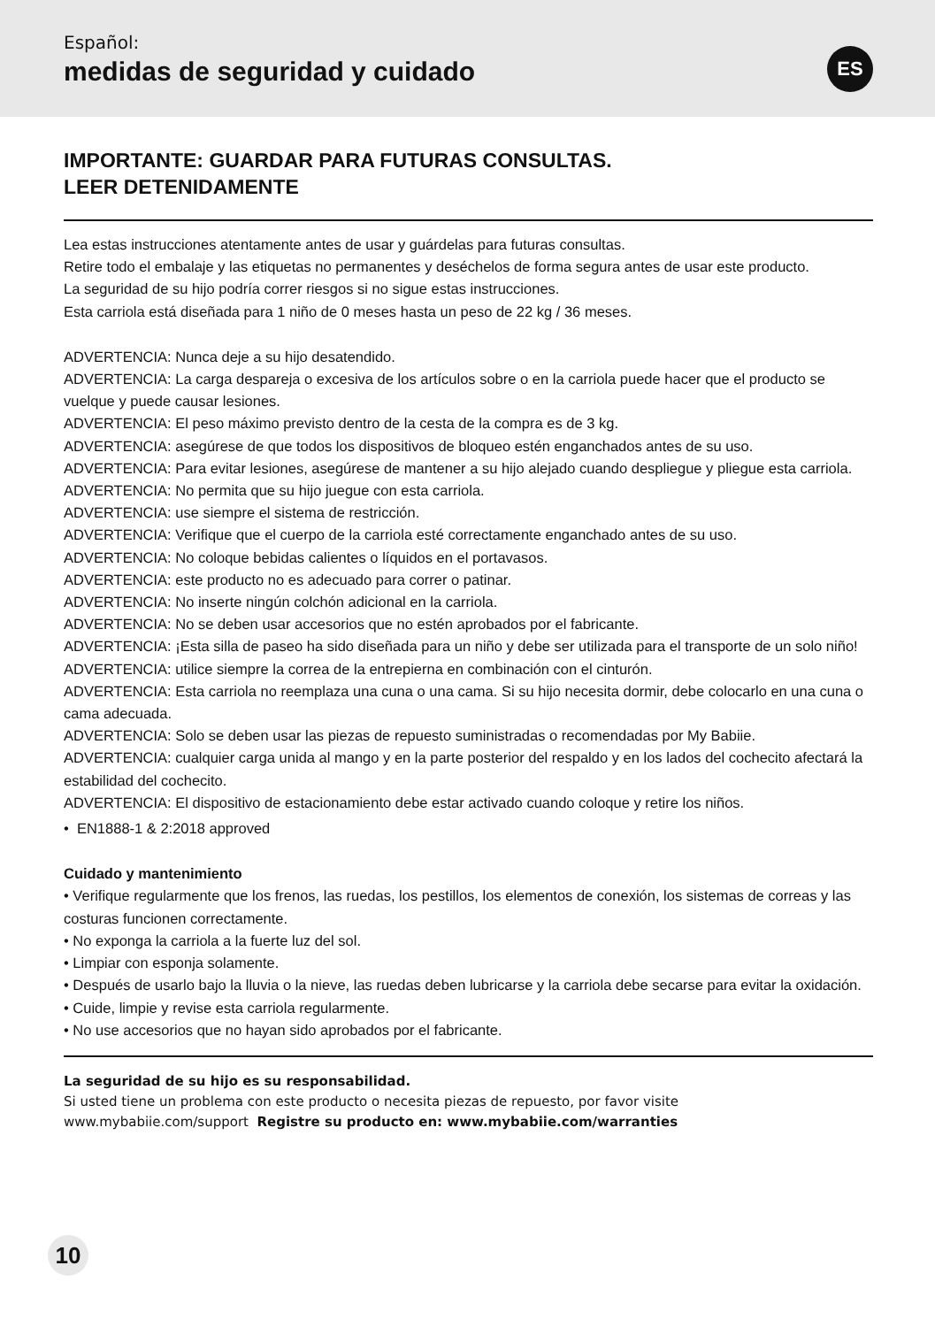Español:
medidas de seguridad y cuidado
ES
IMPORTANTE: GUARDAR PARA FUTURAS CONSULTAS.
LEER DETENIDAMENTE
Lea estas instrucciones atentamente antes de usar y guárdelas para futuras consultas.
Retire todo el embalaje y las etiquetas no permanentes y deséchelos de forma segura antes de usar este producto.
La seguridad de su hijo podría correr riesgos si no sigue estas instrucciones.
Esta carriola está diseñada para 1 niño de 0 meses hasta un peso de 22 kg / 36 meses.
ADVERTENCIA: Nunca deje a su hijo desatendido.
ADVERTENCIA: La carga despareja o excesiva de los artículos sobre o en la carriola puede hacer que el producto se vuelque y puede causar lesiones.
ADVERTENCIA: El peso máximo previsto dentro de la cesta de la compra es de 3 kg.
ADVERTENCIA: asegúrese de que todos los dispositivos de bloqueo estén enganchados antes de su uso.
ADVERTENCIA: Para evitar lesiones, asegúrese de mantener a su hijo alejado cuando despliegue y pliegue esta carriola.
ADVERTENCIA: No permita que su hijo juegue con esta carriola.
ADVERTENCIA: use siempre el sistema de restricción.
ADVERTENCIA: Verifique que el cuerpo de la carriola esté correctamente enganchado antes de su uso.
ADVERTENCIA: No coloque bebidas calientes o líquidos en el portavasos.
ADVERTENCIA: este producto no es adecuado para correr o patinar.
ADVERTENCIA: No inserte ningún colchón adicional en la carriola.
ADVERTENCIA: No se deben usar accesorios que no estén aprobados por el fabricante.
ADVERTENCIA: ¡Esta silla de paseo ha sido diseñada para un niño y debe ser utilizada para el transporte de un solo niño!
ADVERTENCIA: utilice siempre la correa de la entrepierna en combinación con el cinturón.
ADVERTENCIA: Esta carriola no reemplaza una cuna o una cama. Si su hijo necesita dormir, debe colocarlo en una cuna o cama adecuada.
ADVERTENCIA: Solo se deben usar las piezas de repuesto suministradas o recomendadas por My Babiie.
ADVERTENCIA: cualquier carga unida al mango y en la parte posterior del respaldo y en los lados del cochecito afectará la estabilidad del cochecito.
ADVERTENCIA: El dispositivo de estacionamiento debe estar activado cuando coloque y retire los niños.
• EN1888-1 & 2:2018 approved
Cuidado y mantenimiento
• Verifique regularmente que los frenos, las ruedas, los pestillos, los elementos de conexión, los sistemas de correas y las costuras funcionen correctamente.
• No exponga la carriola a la fuerte luz del sol.
• Limpiar con esponja solamente.
• Después de usarlo bajo la lluvia o la nieve, las ruedas deben lubricarse y la carriola debe secarse para evitar la oxidación.
• Cuide, limpie y revise esta carriola regularmente.
• No use accesorios que no hayan sido aprobados por el fabricante.
La seguridad de su hijo es su responsabilidad.
Si usted tiene un problema con este producto o necesita piezas de repuesto, por favor visite
www.mybabiie.com/support Registre su producto en: www.mybabiie.com/warranties
10